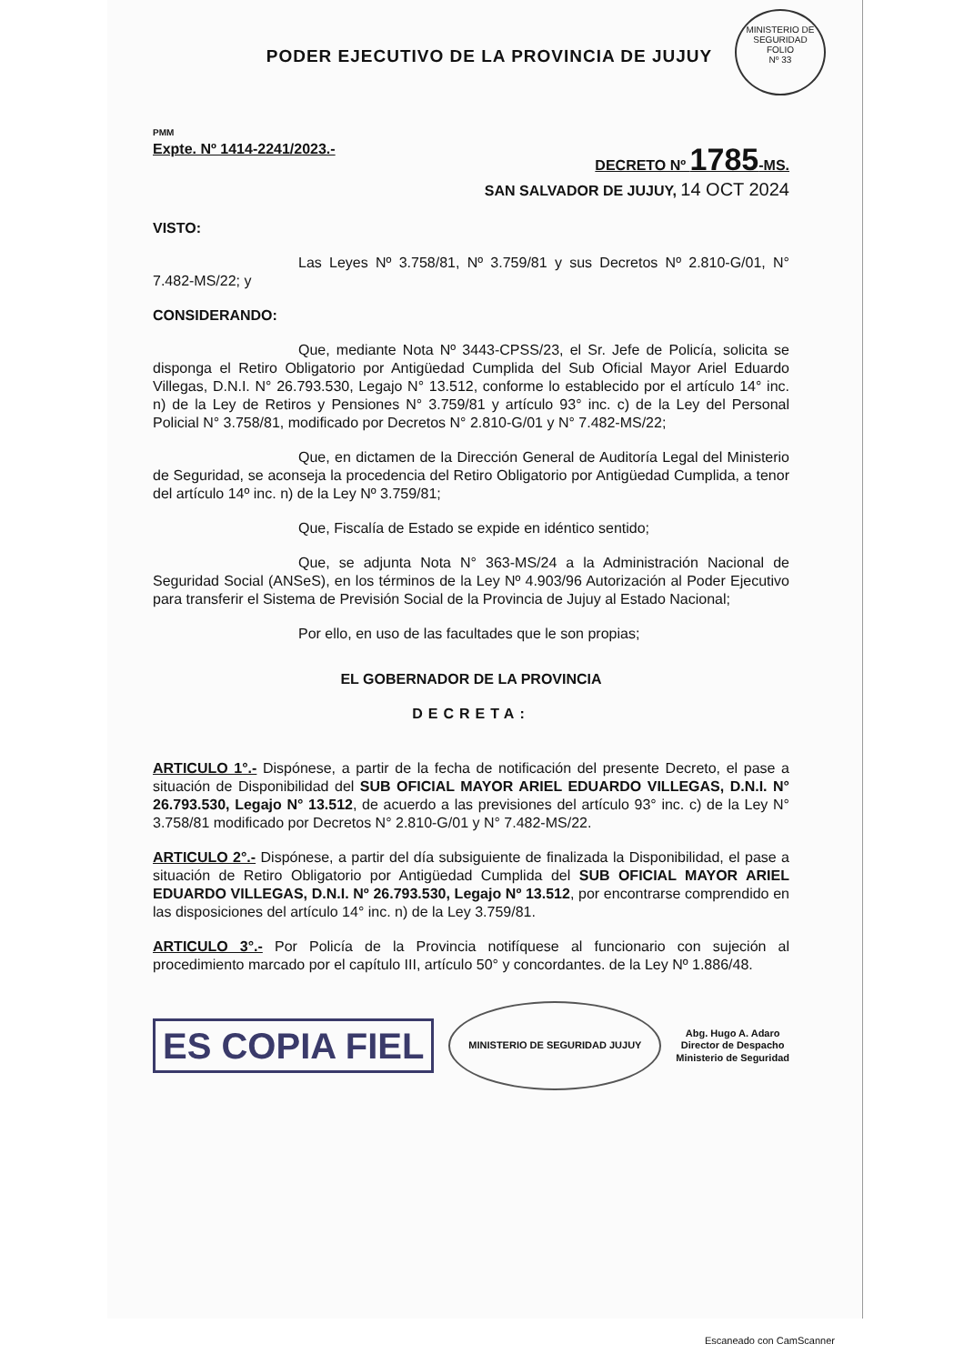MINISTERIO DE SEGURIDAD
FOLIO
Nº 33
PODER EJECUTIVO DE LA PROVINCIA DE JUJUY
PMM
Expte. Nº 1414-2241/2023.-
DECRETO Nº 1785-MS.
SAN SALVADOR DE JUJUY, 14 OCT 2024
VISTO:
Las Leyes Nº 3.758/81, Nº 3.759/81 y sus Decretos Nº 2.810-G/01, N° 7.482-MS/22; y
CONSIDERANDO:
Que, mediante Nota Nº 3443-CPSS/23, el Sr. Jefe de Policía, solicita se disponga el Retiro Obligatorio por Antigüedad Cumplida del Sub Oficial Mayor Ariel Eduardo Villegas, D.N.I. N° 26.793.530, Legajo N° 13.512, conforme lo establecido por el artículo 14° inc. n) de la Ley de Retiros y Pensiones N° 3.759/81 y artículo 93° inc. c) de la Ley del Personal Policial N° 3.758/81, modificado por Decretos N° 2.810-G/01 y N° 7.482-MS/22;
Que, en dictamen de la Dirección General de Auditoría Legal del Ministerio de Seguridad, se aconseja la procedencia del Retiro Obligatorio por Antigüedad Cumplida, a tenor del artículo 14º inc. n) de la Ley Nº 3.759/81;
Que, Fiscalía de Estado se expide en idéntico sentido;
Que, se adjunta Nota N° 363-MS/24 a la Administración Nacional de Seguridad Social (ANSeS), en los términos de la Ley Nº 4.903/96 Autorización al Poder Ejecutivo para transferir el Sistema de Previsión Social de la Provincia de Jujuy al Estado Nacional;
Por ello, en uso de las facultades que le son propias;
EL GOBERNADOR DE LA PROVINCIA
DECRETA:
ARTICULO 1°.- Dispónese, a partir de la fecha de notificación del presente Decreto, el pase a situación de Disponibilidad del SUB OFICIAL MAYOR ARIEL EDUARDO VILLEGAS, D.N.I. N° 26.793.530, Legajo N° 13.512, de acuerdo a las previsiones del artículo 93° inc. c) de la Ley N° 3.758/81 modificado por Decretos N° 2.810-G/01 y N° 7.482-MS/22.
ARTICULO 2°.- Dispónese, a partir del día subsiguiente de finalizada la Disponibilidad, el pase a situación de Retiro Obligatorio por Antigüedad Cumplida del SUB OFICIAL MAYOR ARIEL EDUARDO VILLEGAS, D.N.I. Nº 26.793.530, Legajo Nº 13.512, por encontrarse comprendido en las disposiciones del artículo 14° inc. n) de la Ley 3.759/81.
ARTICULO 3°.- Por Policía de la Provincia notifíquese al funcionario con sujeción al procedimiento marcado por el capítulo III, artículo 50° y concordantes. de la Ley Nº 1.886/48.
ES COPIA FIEL MINISTERIO DE SEGURIDAD JUJUY Abg. Hugo A. Adaro
Director de Despacho
Ministerio de Seguridad
Escaneado con CamScanner